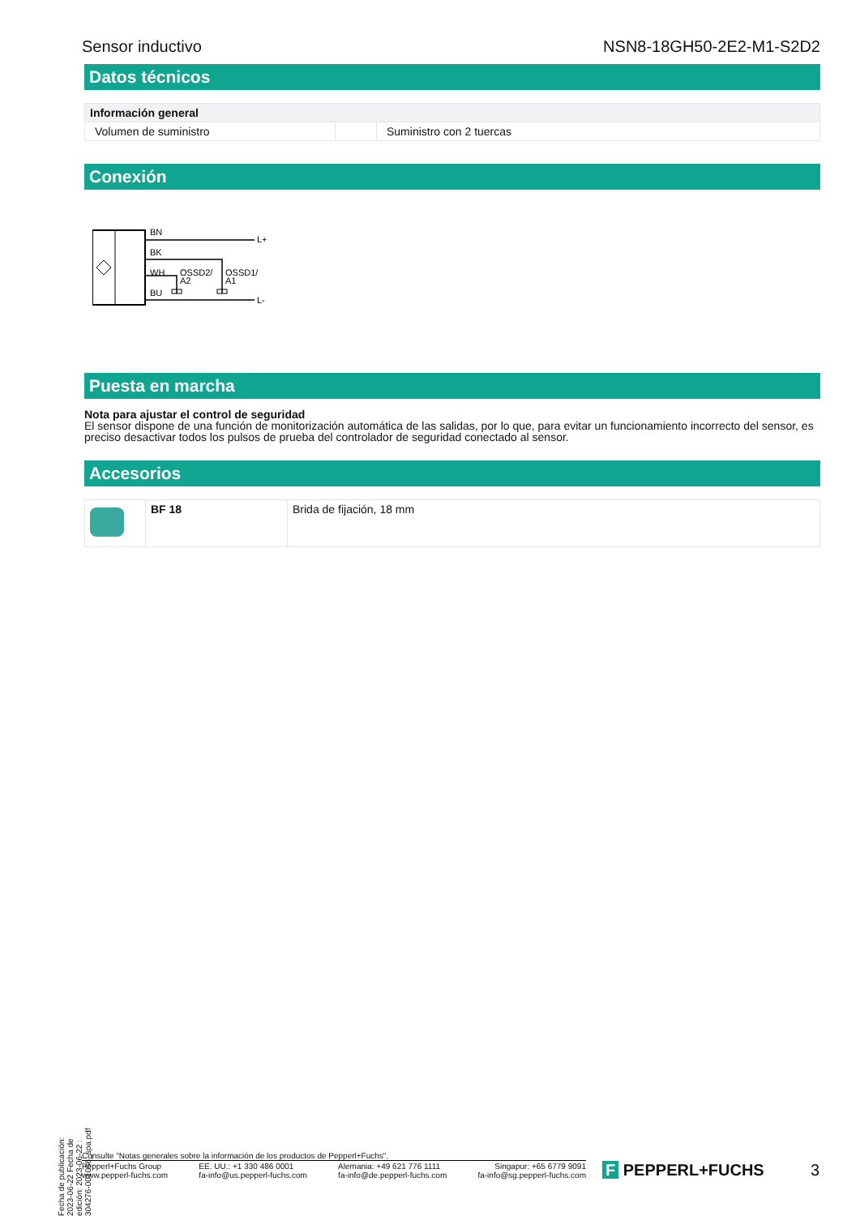Sensor inductivo NSN8-18GH50-2E2-M1-S2D2
Datos técnicos
| Información general | | |
| Volumen de suministro | | Suministro con 2 tuercas |
Conexión
BN
BK
WH
BU
L+
L-
OSSD2/
A2
OSSD1/
A1
Puesta en marcha
Nota para ajustar el control de seguridad
El sensor dispone de una función de monitorización automática de las salidas, por lo que, para evitar un funcionamiento incorrecto del sensor, es preciso desactivar todos los pulsos de prueba del controlador de seguridad conectado al sensor.
Accesorios
| | BF 18 | Brida de fijación, 18 mm |
Fecha de publicación: 2023-06-22 Fecha de edición: 2023-06-22 : 304276-001056_spa.pdf
Consulte "Notas generales sobre la información de los productos de Pepperl+Fuchs".
Pepperl+Fuchs Group
www.pepperl-fuchs.com EE. UU.: +1 330 486 0001
fa-info@us.pepperl-fuchs.com Alemania: +49 621 776 1111
fa-info@de.pepperl-fuchs.com Singapur: +65 6779 9091
fa-info@sg.pepperl-fuchs.com
F PEPPERL+FUCHS 3